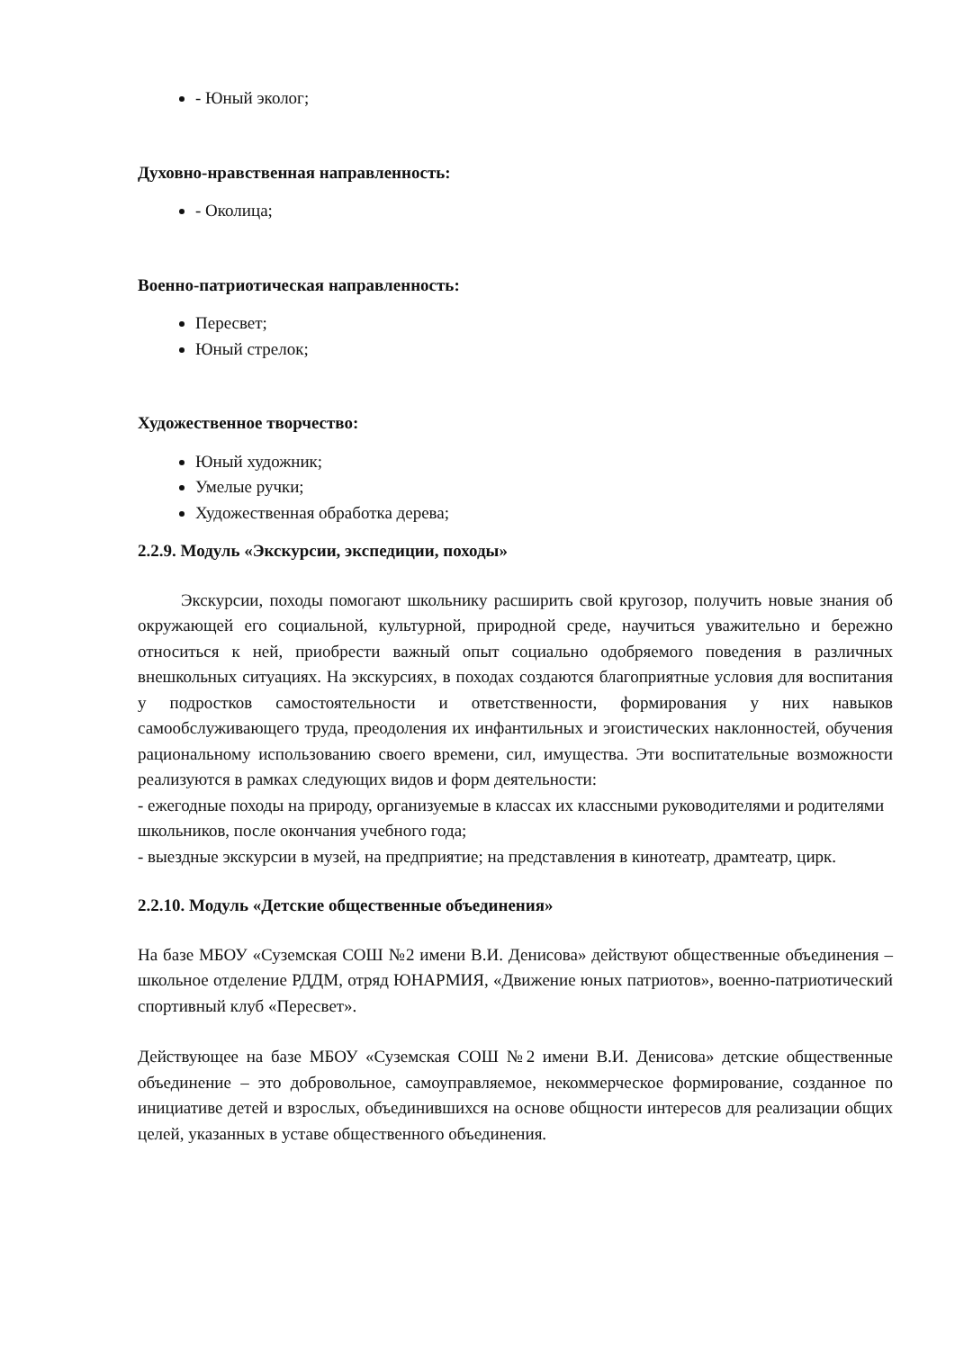- Юный эколог;
Духовно-нравственная направленность:
- Околица;
Военно-патриотическая направленность:
Пересвет;
Юный стрелок;
Художественное творчество:
Юный художник;
Умелые ручки;
Художественная обработка дерева;
2.2.9. Модуль «Экскурсии, экспедиции, походы»
Экскурсии, походы помогают школьнику расширить свой кругозор, получить новые знания об окружающей его социальной, культурной, природной среде, научиться уважительно и бережно относиться к ней, приобрести важный опыт социально одобряемого поведения в различных внешкольных ситуациях. На экскурсиях, в походах создаются благоприятные условия для воспитания у подростков самостоятельности и ответственности, формирования у них навыков самообслуживающего труда, преодоления их инфантильных и эгоистических наклонностей, обучения рациональному использованию своего времени, сил, имущества. Эти воспитательные возможности реализуются в рамках следующих видов и форм деятельности:
- ежегодные походы на природу, организуемые в классах их классными руководителями и родителями школьников, после окончания учебного года;
- выездные экскурсии в музей, на предприятие; на представления в кинотеатр, драмтеатр, цирк.
2.2.10. Модуль «Детские общественные объединения»
На базе МБОУ «Суземская СОШ №2 имени В.И. Денисова» действуют общественные объединения – школьное отделение РДДМ, отряд ЮНАРМИЯ, «Движение юных патриотов», военно-патриотический спортивный клуб «Пересвет».
Действующее на базе МБОУ «Суземская СОШ №2 имени В.И. Денисова» детские общественные объединение – это добровольное, самоуправляемое, некоммерческое формирование, созданное по инициативе детей и взрослых, объединившихся на основе общности интересов для реализации общих целей, указанных в уставе общественного объединения.